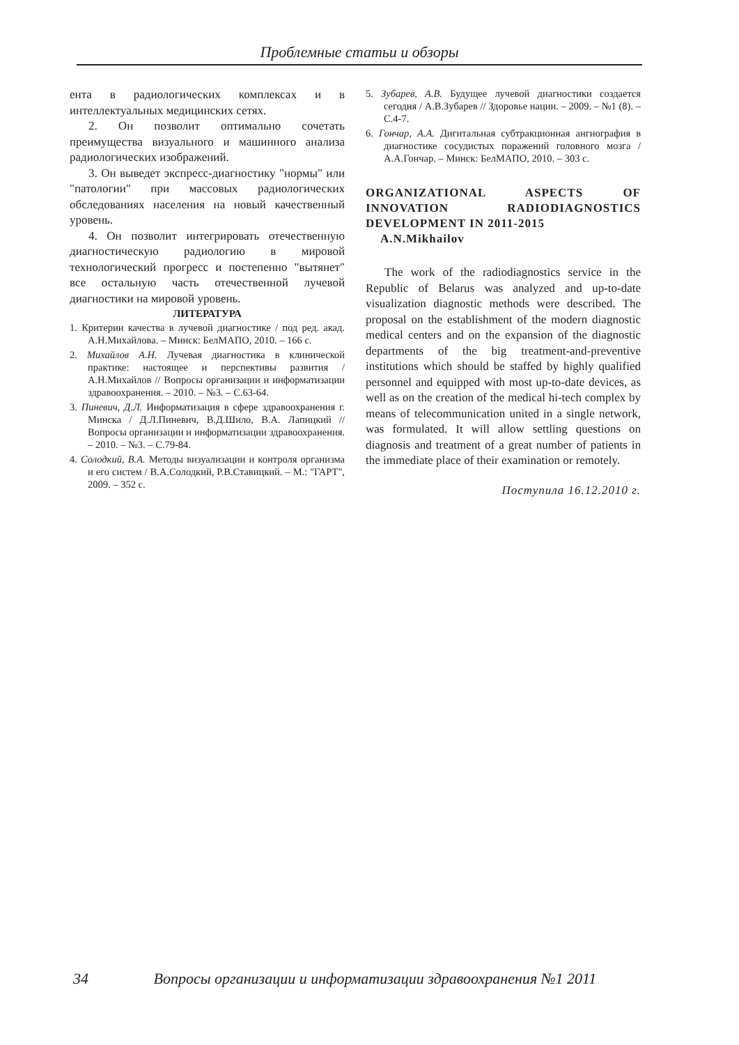Проблемные статьи и обзоры
ента в радиологических комплексах и в интеллектуальных медицинских сетях.
2. Он позволит оптимально сочетать преимущества визуального и машинного анализа радиологических изображений.
3. Он выведет экспресс-диагностику "нормы" или "патологии" при массовых радиологических обследованиях населения на новый качественный уровень.
4. Он позволит интегрировать отечественную диагностическую радиологию в мировой технологический прогресс и постепенно "вытянет" все остальную часть отечественной лучевой диагностики на мировой уровень.
ЛИТЕРАТУРА
1. Критерии качества в лучевой диагностике / под ред. акад. А.Н.Михайлова. – Минск: БелМАПО, 2010. – 166 с.
2. Михайлов А.Н. Лучевая диагностика в клинической практике: настоящее и перспективы развития / А.Н.Михайлов // Вопросы организации и информатизации здравоохранения. – 2010. – №3. – С.63-64.
3. Пиневич, Д.Л. Информатизация в сфере здравоохранения г. Минска / Д.Л.Пиневич, В.Д.Шило, В.А. Лапицкий // Вопросы организации и информатизации здравоохранения. – 2010. – №3. – С.79-84.
4. Солодкий, В.А. Методы визуализации и контроля организма и его систем / В.А.Солодкий, Р.В.Ставицкий. – М.: "ГАРТ", 2009. – 352 с.
5. Зубарев, А.В. Будущее лучевой диагностики создается сегодня / А.В.Зубарев // Здоровье нации. – 2009. – №1 (8). – С.4-7.
6. Гончар, А.А. Дигитальная субтракционная ангиография в диагностике сосудистых поражений головного мозга / А.А.Гончар. – Минск: БелМАПО, 2010. – 303 с.
ORGANIZATIONAL ASPECTS OF INNOVATION RADIODIAGNOSTICS DEVELOPMENT IN 2011-2015
A.N.Mikhailov
The work of the radiodiagnostics service in the Republic of Belarus was analyzed and up-to-date visualization diagnostic methods were described. The proposal on the establishment of the modern diagnostic medical centers and on the expansion of the diagnostic departments of the big treatment-and-preventive institutions which should be staffed by highly qualified personnel and equipped with most up-to-date devices, as well as on the creation of the medical hi-tech complex by means of telecommunication united in a single network, was formulated. It will allow settling questions on diagnosis and treatment of a great number of patients in the immediate place of their examination or remotely.
Поступила 16.12.2010 г.
34 Вопросы организации и информатизации здравоохранения №1 2011